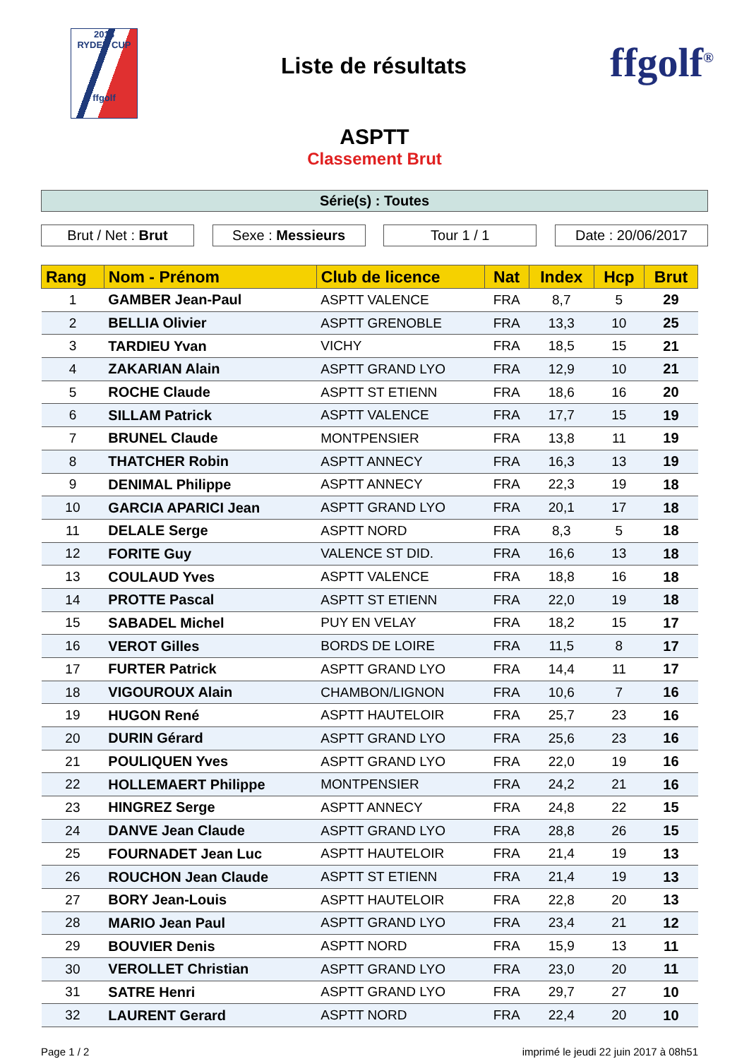2018
RYDER CUP
ffgolf
Liste de résultats
ffgolf<sup>®</sup>
ASPTT
Classement Brut
Série(s) : Toutes
Brut / Net : Brut Sexe : Messieurs Tour 1 / 1 Date : 20/06/2017
| Rang | Nom - Prénom | Club de licence | Nat | Index | Hcp | Brut |
| --- | --- | --- | --- | --- | --- | --- |
| 1 | GAMBER Jean-Paul | ASPTT VALENCE | FRA | 8,7 | 5 | 29 |
| 2 | BELLIA Olivier | ASPTT GRENOBLE | FRA | 13,3 | 10 | 25 |
| 3 | TARDIEU Yvan | VICHY | FRA | 18,5 | 15 | 21 |
| 4 | ZAKARIAN Alain | ASPTT GRAND LYO | FRA | 12,9 | 10 | 21 |
| 5 | ROCHE Claude | ASPTT ST ETIENN | FRA | 18,6 | 16 | 20 |
| 6 | SILLAM Patrick | ASPTT VALENCE | FRA | 17,7 | 15 | 19 |
| 7 | BRUNEL Claude | MONTPENSIER | FRA | 13,8 | 11 | 19 |
| 8 | THATCHER Robin | ASPTT ANNECY | FRA | 16,3 | 13 | 19 |
| 9 | DENIMAL Philippe | ASPTT ANNECY | FRA | 22,3 | 19 | 18 |
| 10 | GARCIA APARICI Jean | ASPTT GRAND LYO | FRA | 20,1 | 17 | 18 |
| 11 | DELALE Serge | ASPTT NORD | FRA | 8,3 | 5 | 18 |
| 12 | FORITE Guy | VALENCE ST DID. | FRA | 16,6 | 13 | 18 |
| 13 | COULAUD Yves | ASPTT VALENCE | FRA | 18,8 | 16 | 18 |
| 14 | PROTTE Pascal | ASPTT ST ETIENN | FRA | 22,0 | 19 | 18 |
| 15 | SABADEL Michel | PUY EN VELAY | FRA | 18,2 | 15 | 17 |
| 16 | VEROT Gilles | BORDS DE LOIRE | FRA | 11,5 | 8 | 17 |
| 17 | FURTER Patrick | ASPTT GRAND LYO | FRA | 14,4 | 11 | 17 |
| 18 | VIGOUROUX Alain | CHAMBON/LIGNON | FRA | 10,6 | 7 | 16 |
| 19 | HUGON René | ASPTT HAUTELOIR | FRA | 25,7 | 23 | 16 |
| 20 | DURIN Gérard | ASPTT GRAND LYO | FRA | 25,6 | 23 | 16 |
| 21 | POULIQUEN Yves | ASPTT GRAND LYO | FRA | 22,0 | 19 | 16 |
| 22 | HOLLEMAERT Philippe | MONTPENSIER | FRA | 24,2 | 21 | 16 |
| 23 | HINGREZ Serge | ASPTT ANNECY | FRA | 24,8 | 22 | 15 |
| 24 | DANVE Jean Claude | ASPTT GRAND LYO | FRA | 28,8 | 26 | 15 |
| 25 | FOURNADET Jean Luc | ASPTT HAUTELOIR | FRA | 21,4 | 19 | 13 |
| 26 | ROUCHON Jean Claude | ASPTT ST ETIENN | FRA | 21,4 | 19 | 13 |
| 27 | BORY Jean-Louis | ASPTT HAUTELOIR | FRA | 22,8 | 20 | 13 |
| 28 | MARIO Jean Paul | ASPTT GRAND LYO | FRA | 23,4 | 21 | 12 |
| 29 | BOUVIER Denis | ASPTT NORD | FRA | 15,9 | 13 | 11 |
| 30 | VEROLLET Christian | ASPTT GRAND LYO | FRA | 23,0 | 20 | 11 |
| 31 | SATRE Henri | ASPTT GRAND LYO | FRA | 29,7 | 27 | 10 |
| 32 | LAURENT Gerard | ASPTT NORD | FRA | 22,4 | 20 | 10 |
Page 1 / 2 imprimé le jeudi 22 juin 2017 à 08h51